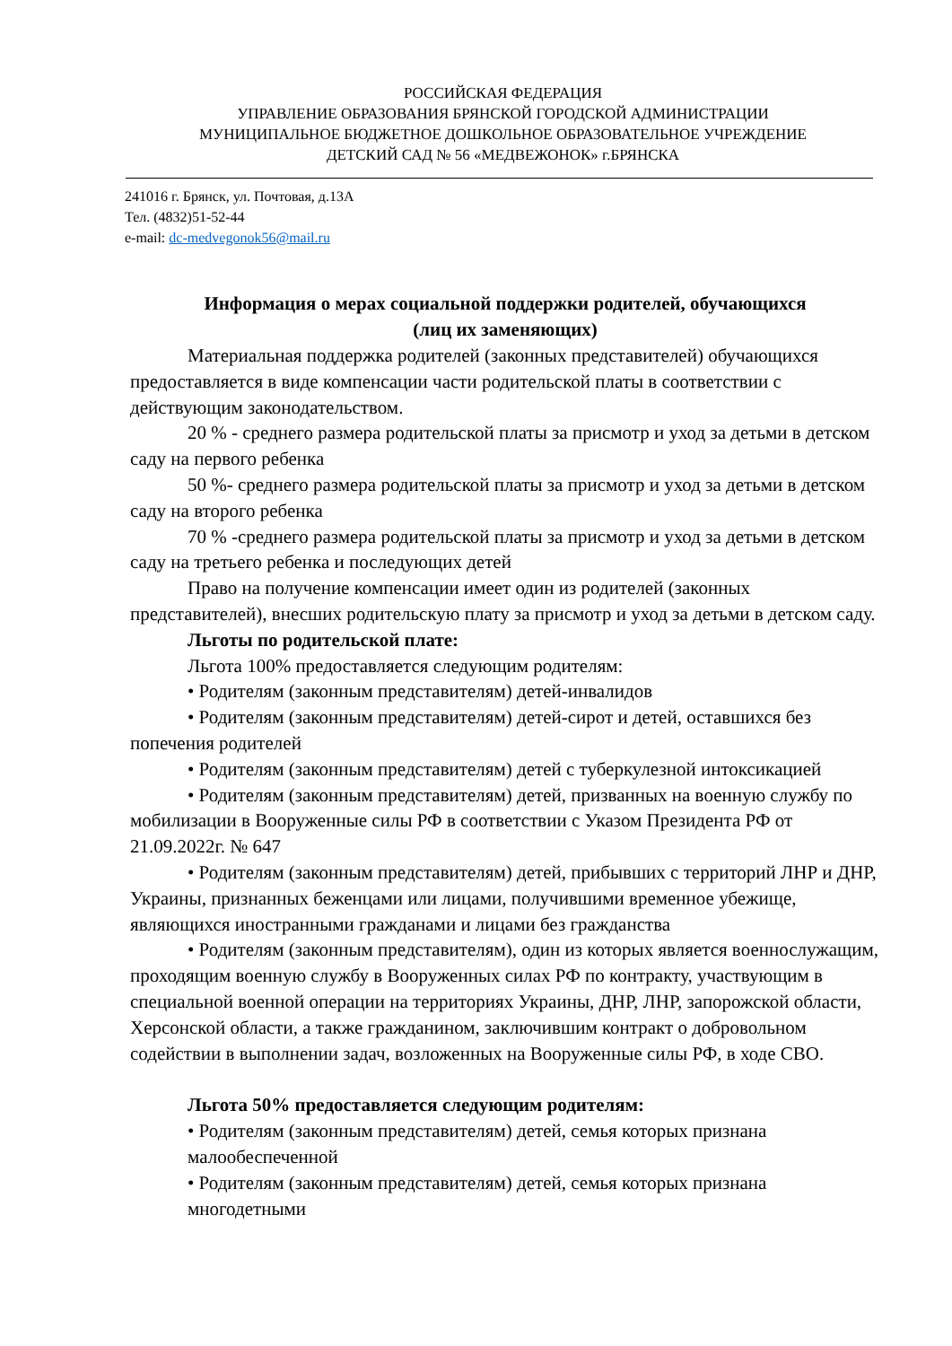РОССИЙСКАЯ ФЕДЕРАЦИЯ
УПРАВЛЕНИЕ ОБРАЗОВАНИЯ БРЯНСКОЙ ГОРОДСКОЙ АДМИНИСТРАЦИИ
МУНИЦИПАЛЬНОЕ БЮДЖЕТНОЕ ДОШКОЛЬНОЕ ОБРАЗОВАТЕЛЬНОЕ УЧРЕЖДЕНИЕ
ДЕТСКИЙ САД № 56 «МЕДВЕЖОНОК» г.БРЯНСКА
241016 г. Брянск, ул. Почтовая, д.13А
Тел. (4832)51-52-44
e-mail: dc-medvegonok56@mail.ru
Информация о мерах социальной поддержки родителей, обучающихся
(лиц их заменяющих)
Материальная поддержка родителей (законных представителей) обучающихся предоставляется в виде компенсации части родительской платы в соответствии с действующим законодательством.
20 % - среднего размера родительской платы за присмотр и уход за детьми в детском саду на первого ребенка
50 %- среднего размера родительской платы за присмотр и уход за детьми в детском саду на второго ребенка
70 % -среднего размера родительской платы за присмотр и уход за детьми в детском саду на третьего ребенка и последующих детей
Право на получение компенсации имеет один из родителей (законных представителей), внесших родительскую плату за присмотр и уход за детьми в детском саду.
Льготы по родительской плате:
Льгота 100% предоставляется следующим родителям:
• Родителям (законным представителям) детей-инвалидов
• Родителям (законным представителям) детей-сирот и детей, оставшихся без попечения родителей
• Родителям (законным представителям) детей с туберкулезной интоксикацией
• Родителям (законным представителям) детей, призванных на военную службу по мобилизации в Вооруженные силы РФ в соответствии с Указом Президента РФ от 21.09.2022г. № 647
• Родителям (законным представителям) детей, прибывших с территорий ЛНР и ДНР, Украины, признанных беженцами или лицами, получившими временное убежище, являющихся иностранными гражданами и лицами без гражданства
• Родителям (законным представителям), один из которых является военнослужащим, проходящим военную службу в Вооруженных силах РФ по контракту, участвующим в специальной военной операции на территориях Украины, ДНР, ЛНР, запорожской области, Херсонской области, а также гражданином, заключившим контракт о добровольном содействии в выполнении задач, возложенных на Вооруженные силы РФ, в ходе СВО.
Льгота 50% предоставляется следующим родителям:
• Родителям (законным представителям) детей, семья которых признана малообеспеченной
• Родителям (законным представителям) детей, семья которых признана многодетными